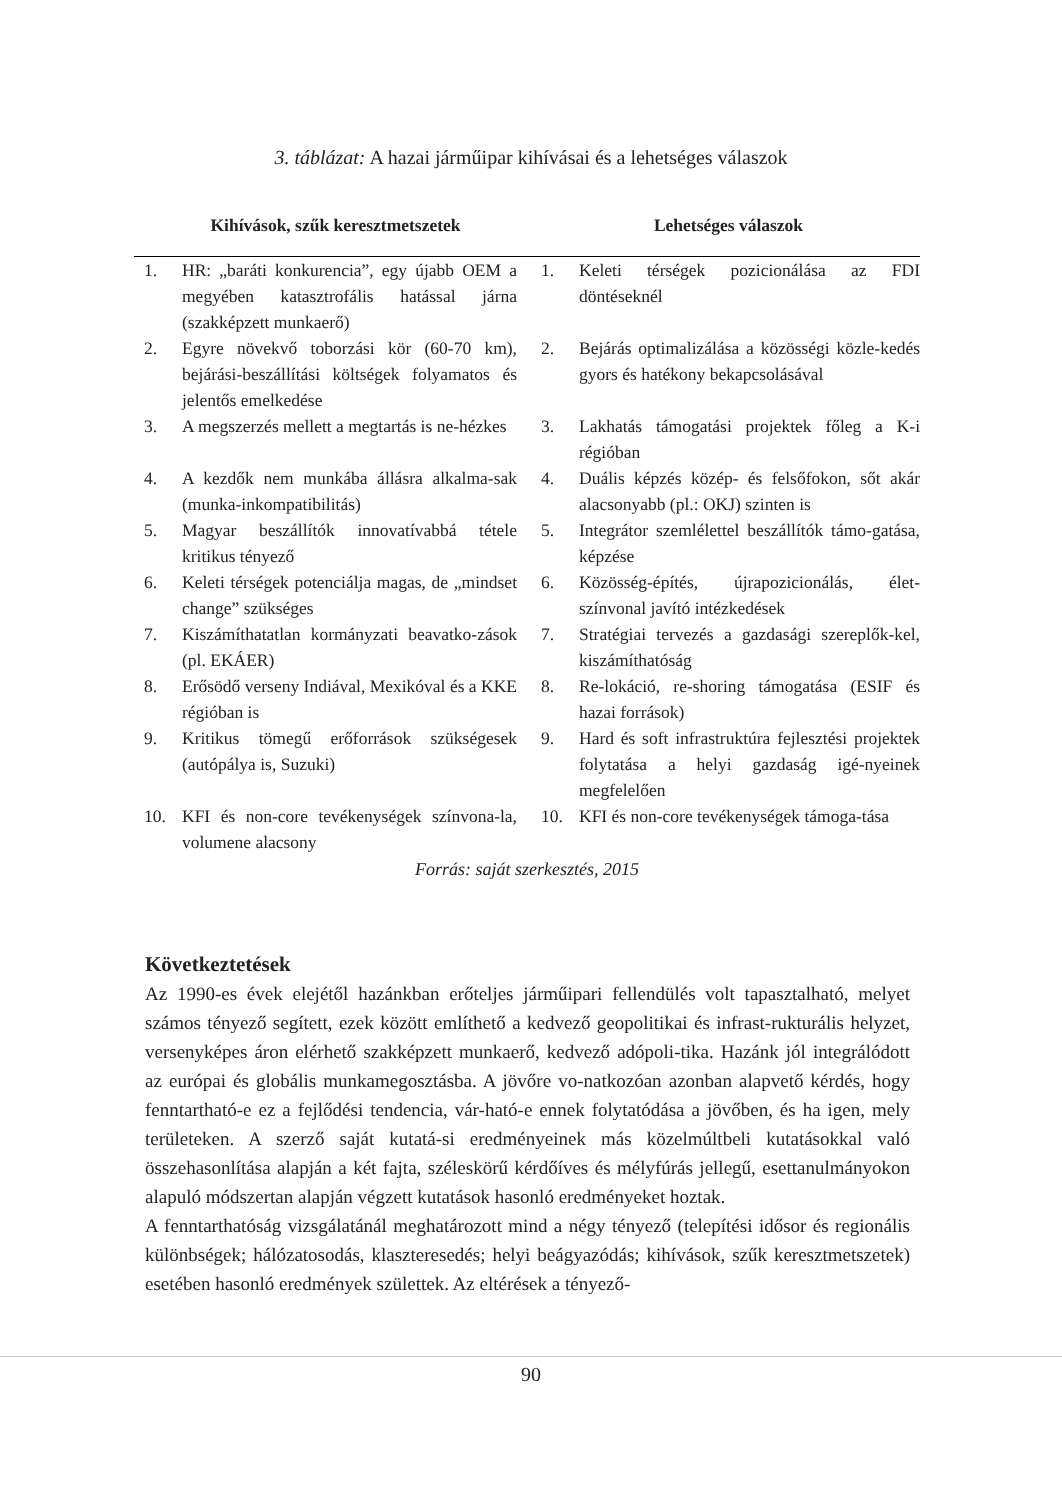3. táblázat: A hazai járműipar kihívásai és a lehetséges válaszok
| Kihívások, szűk keresztmetszetek | | Lehetséges válaszok | |
| --- | --- | --- | --- |
| 1. | HR: „baráti konkurencia”, egy újabb OEM a megyében katasztrofális hatással járna (szakképzett munkaerő) | 1. | Keleti térségek pozicionálása az FDI döntéseknél |
| 2. | Egyre növekvő toborzási kör (60-70 km), bejárási-beszállítási költségek folyamatos és jelentős emelkedése | 2. | Bejárás optimalizálása a közösségi közle-kedés gyors és hatékony bekapcsolásával |
| 3. | A megszerzés mellett a megtartás is ne-hézkes | 3. | Lakhatás támogatási projektek főleg a K-i régióban |
| 4. | A kezdők nem munkába állásra alkalma-sak (munka-inkompatibilitás) | 4. | Duális képzés közép- és felsőfokon, sőt akár alacsonyabb (pl.: OKJ) szinten is |
| 5. | Magyar beszállítók innovatívabbá tétele kritikus tényező | 5. | Integrátor szemlélettel beszállítók támo-gatása, képzése |
| 6. | Keleti térségek potenciálja magas, de „mindset change” szükséges | 6. | Közösség-építés, újrapozicionálás, élet-színvonal javító intézkedések |
| 7. | Kiszámíthatatlan kormányzati beavatko-zások (pl. EKÁER) | 7. | Stratégiai tervezés a gazdasági szereplők-kel, kiszámíthatóság |
| 8. | Erősödő verseny Indiával, Mexikóval és a KKE régióban is | 8. | Re-lokáció, re-shoring támogatása (ESIF és hazai források) |
| 9. | Kritikus tömegű erőforrások szükségesek (autópálya is, Suzuki) | 9. | Hard és soft infrastruktúra fejlesztési projektek folytatása a helyi gazdaság igé-nyeinek megfelelően |
| 10. | KFI és non-core tevékenységek színvona-la, volumene alacsony | 10. | KFI és non-core tevékenységek támoga-tása |
Forrás: saját szerkesztés, 2015
Következtetések
Az 1990-es évek elejétől hazánkban erőteljes járműipari fellendülés volt tapasztalható, melyet számos tényező segített, ezek között említhető a kedvező geopolitikai és infrast-rukturális helyzet, versenyképes áron elérhető szakképzett munkaerő, kedvező adópoli-tika. Hazánk jól integrálódott az európai és globális munkamegosztásba. A jövőre vo-natkozóan azonban alapvető kérdés, hogy fenntartható-e ez a fejlődési tendencia, vár-ható-e ennek folytatódása a jövőben, és ha igen, mely területeken. A szerző saját kutatá-si eredményeinek más közelmúltbeli kutatásokkal való összehasonlítása alapján a két fajta, széleskörű kérdőíves és mélyfúrás jellegű, esettanulmányokon alapuló módszertan alapján végzett kutatások hasonló eredményeket hoztak.
A fenntarthatóság vizsgálatánál meghatározott mind a négy tényező (telepítési idősor és regionális különbségek; hálózatosodás, klaszteresedés; helyi beágyazódás; kihívások, szűk keresztmetszetek) esetében hasonló eredmények születtek. Az eltérések a tényező-
90